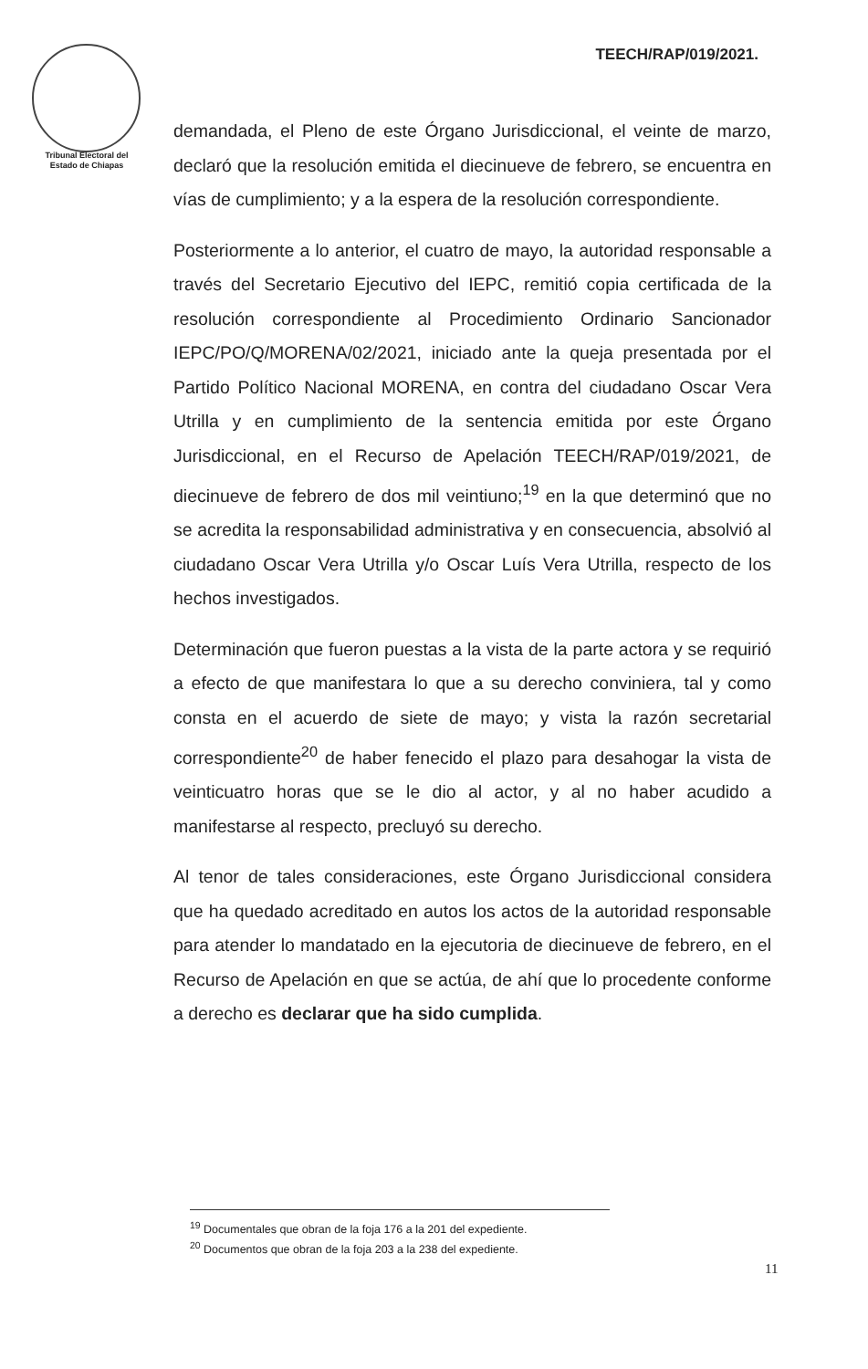Tribunal Electoral del
Estado de Chiapas
TEECH/RAP/019/2021.
demandada, el Pleno de este Órgano Jurisdiccional, el veinte de marzo, declaró que la resolución emitida el diecinueve de febrero, se encuentra en vías de cumplimiento; y a la espera de la resolución correspondiente.
Posteriormente a lo anterior, el cuatro de mayo, la autoridad responsable a través del Secretario Ejecutivo del IEPC, remitió copia certificada de la resolución correspondiente al Procedimiento Ordinario Sancionador IEPC/PO/Q/MORENA/02/2021, iniciado ante la queja presentada por el Partido Político Nacional MORENA, en contra del ciudadano Oscar Vera Utrilla y en cumplimiento de la sentencia emitida por este Órgano Jurisdiccional, en el Recurso de Apelación TEECH/RAP/019/2021, de diecinueve de febrero de dos mil veintiuno;<sup>19</sup> en la que determinó que no se acredita la responsabilidad administrativa y en consecuencia, absolvió al ciudadano Oscar Vera Utrilla y/o Oscar Luís Vera Utrilla, respecto de los hechos investigados.
Determinación que fueron puestas a la vista de la parte actora y se requirió a efecto de que manifestara lo que a su derecho conviniera, tal y como consta en el acuerdo de siete de mayo; y vista la razón secretarial correspondiente<sup>20</sup> de haber fenecido el plazo para desahogar la vista de veinticuatro horas que se le dio al actor, y al no haber acudido a manifestarse al respecto, precluyó su derecho.
Al tenor de tales consideraciones, este Órgano Jurisdiccional considera que ha quedado acreditado en autos los actos de la autoridad responsable para atender lo mandatado en la ejecutoria de diecinueve de febrero, en el Recurso de Apelación en que se actúa, de ahí que lo procedente conforme a derecho es declarar que ha sido cumplida.
<sup>19</sup> Documentales que obran de la foja 176 a la 201 del expediente.
<sup>20</sup> Documentos que obran de la foja 203 a la 238 del expediente.
11